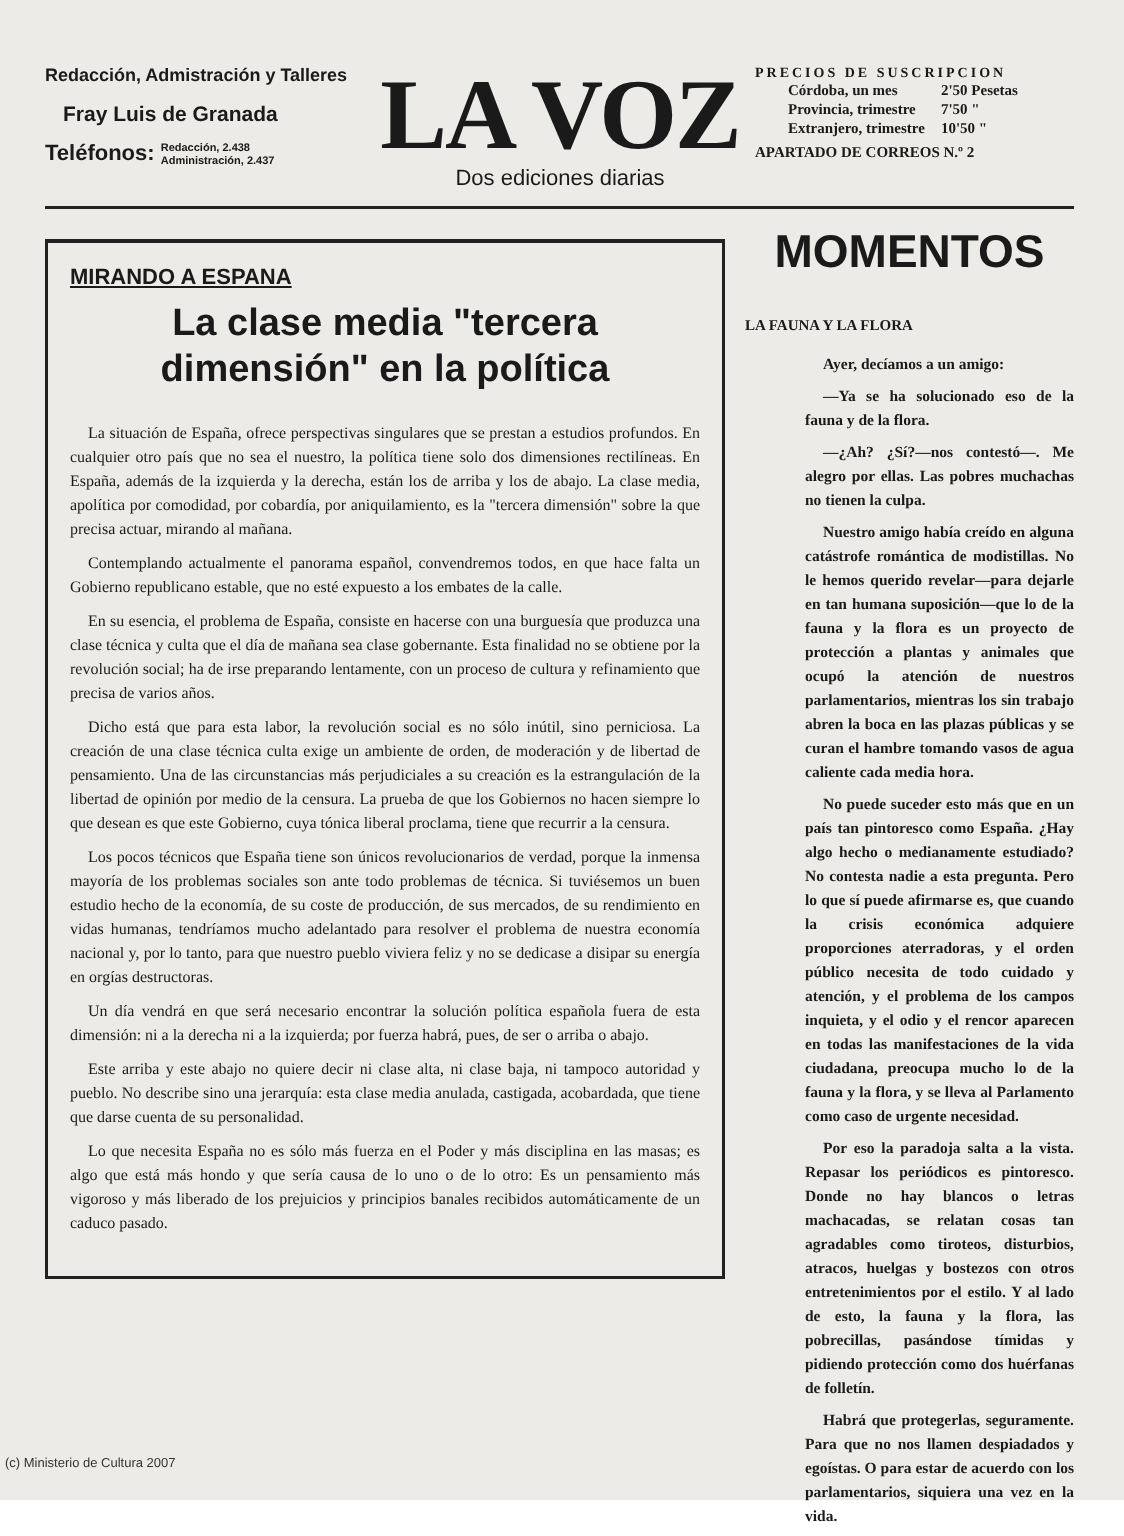Redacción, Admistración y Talleres
Fray Luis de Granada
Teléfonos: Redacción, 2.438
Administración, 2.437
LA VOZ
Dos ediciones diarias
PRECIOS DE SUSCRIPCION
| Córdoba, un mes | 2'50 Pesetas |
| Provincia, trimestre | 7'50 " |
| Extranjero, trimestre | 10'50 " |
APARTADO DE CORREOS N.º 2
MIRANDO A ESPANA
La clase media "tercera dimensión" en la política
La situación de España, ofrece perspectivas singulares que se prestan a estudios profundos. En cualquier otro país que no sea el nuestro, la política tiene solo dos dimensiones rectilíneas. En España, además de la izquierda y la derecha, están los de arriba y los de abajo. La clase media, apolítica por comodidad, por cobardía, por aniquilamiento, es la "tercera dimensión" sobre la que precisa actuar, mirando al mañana.
Contemplando actualmente el panorama español, convendremos todos, en que hace falta un Gobierno republicano estable, que no esté expuesto a los embates de la calle.
En su esencia, el problema de España, consiste en hacerse con una burguesía que produzca una clase técnica y culta que el día de mañana sea clase gobernante. Esta finalidad no se obtiene por la revolución social; ha de irse preparando lentamente, con un proceso de cultura y refinamiento que precisa de varios años.
Dicho está que para esta labor, la revolución social es no sólo inútil, sino perniciosa. La creación de una clase técnica culta exige un ambiente de orden, de moderación y de libertad de pensamiento. Una de las circunstancias más perjudiciales a su creación es la estrangulación de la libertad de opinión por medio de la censura. La prueba de que los Gobiernos no hacen siempre lo que desean es que este Gobierno, cuya tónica liberal proclama, tiene que recurrir a la censura.
Los pocos técnicos que España tiene son únicos revolucionarios de verdad, porque la inmensa mayoría de los problemas sociales son ante todo problemas de técnica. Si tuviésemos un buen estudio hecho de la economía, de su coste de producción, de sus mercados, de su rendimiento en vidas humanas, tendríamos mucho adelantado para resolver el problema de nuestra economía nacional y, por lo tanto, para que nuestro pueblo viviera feliz y no se dedicase a disipar su energía en orgías destructoras.
Un día vendrá en que será necesario encontrar la solución política española fuera de esta dimensión: ni a la derecha ni a la izquierda; por fuerza habrá, pues, de ser o arriba o abajo.
Este arriba y este abajo no quiere decir ni clase alta, ni clase baja, ni tampoco autoridad y pueblo. No describe sino una jerarquía: esta clase media anulada, castigada, acobardada, que tiene que darse cuenta de su personalidad.
Lo que necesita España no es sólo más fuerza en el Poder y más disciplina en las masas; es algo que está más hondo y que sería causa de lo uno o de lo otro: Es un pensamiento más vigoroso y más liberado de los prejuicios y principios banales recibidos automáticamente de un caduco pasado.
MOMENTOS
LA FAUNA Y LA FLORA
Ayer, decíamos a un amigo:
—Ya se ha solucionado eso de la fauna y de la flora.
—¿Ah? ¿Sí?—nos contestó—. Me alegro por ellas. Las pobres muchachas no tienen la culpa.
Nuestro amigo había creído en alguna catástrofe romántica de modistillas. No le hemos querido revelar—para dejarle en tan humana suposición—que lo de la fauna y la flora es un proyecto de protección a plantas y animales que ocupó la atención de nuestros parlamentarios, mientras los sin trabajo abren la boca en las plazas públicas y se curan el hambre tomando vasos de agua caliente cada media hora.
No puede suceder esto más que en un país tan pintoresco como España. ¿Hay algo hecho o medianamente estudiado? No contesta nadie a esta pregunta. Pero lo que sí puede afirmarse es, que cuando la crisis económica adquiere proporciones aterradoras, y el orden público necesita de todo cuidado y atención, y el problema de los campos inquieta, y el odio y el rencor aparecen en todas las manifestaciones de la vida ciudadana, preocupa mucho lo de la fauna y la flora, y se lleva al Parlamento como caso de urgente necesidad.
Por eso la paradoja salta a la vista. Repasar los periódicos es pintoresco. Donde no hay blancos o letras machacadas, se relatan cosas tan agradables como tiroteos, disturbios, atracos, huelgas y bostezos con otros entretenimientos por el estilo. Y al lado de esto, la fauna y la flora, las pobrecillas, pasándose tímidas y pidiendo protección como dos huérfanas de folletín.
Habrá que protegerlas, seguramente. Para que no nos llamen despiadados y egoístas. O para estar de acuerdo con los parlamentarios, siquiera una vez en la vida.
(c) Ministerio de Cultura 2007